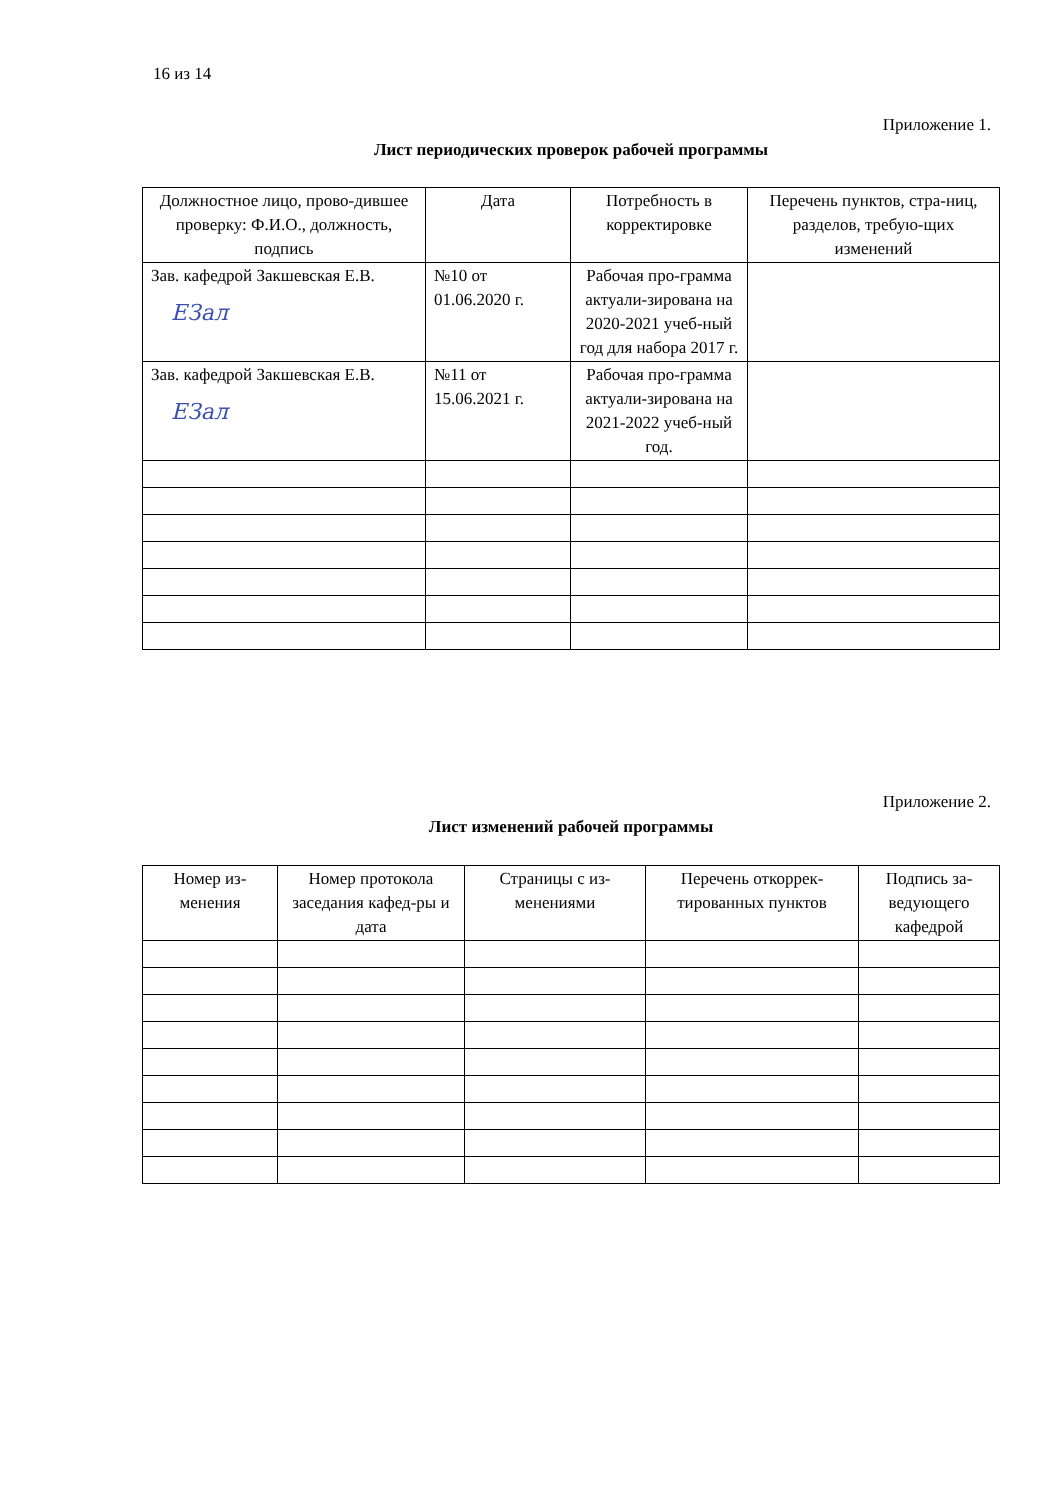16 из 14
Приложение 1.
Лист периодических проверок рабочей программы
| Должностное лицо, прово-дившее проверку: Ф.И.О., должность, подпись | Дата | Потребность в корректировке | Перечень пунктов, стра-ниц, разделов, требую-щих изменений |
| --- | --- | --- | --- |
| Зав. кафедрой Закшевская Е.В. EЗал | №10 от 01.06.2020 г. | Рабочая про-грамма актуали-зирована на 2020-2021 учеб-ный год для набора 2017 г. | |
| Зав. кафедрой Закшевская Е.В. EЗал | №11 от 15.06.2021 г. | Рабочая про-грамма актуали-зирована на 2021-2022 учеб-ный год. | |
Приложение 2.
Лист изменений рабочей программы
| Номер из-менения | Номер протокола заседания кафед-ры и дата | Страницы с из-менениями | Перечень откоррек-тированных пунктов | Подпись за-ведующего кафедрой |
| --- | --- | --- | --- | --- |